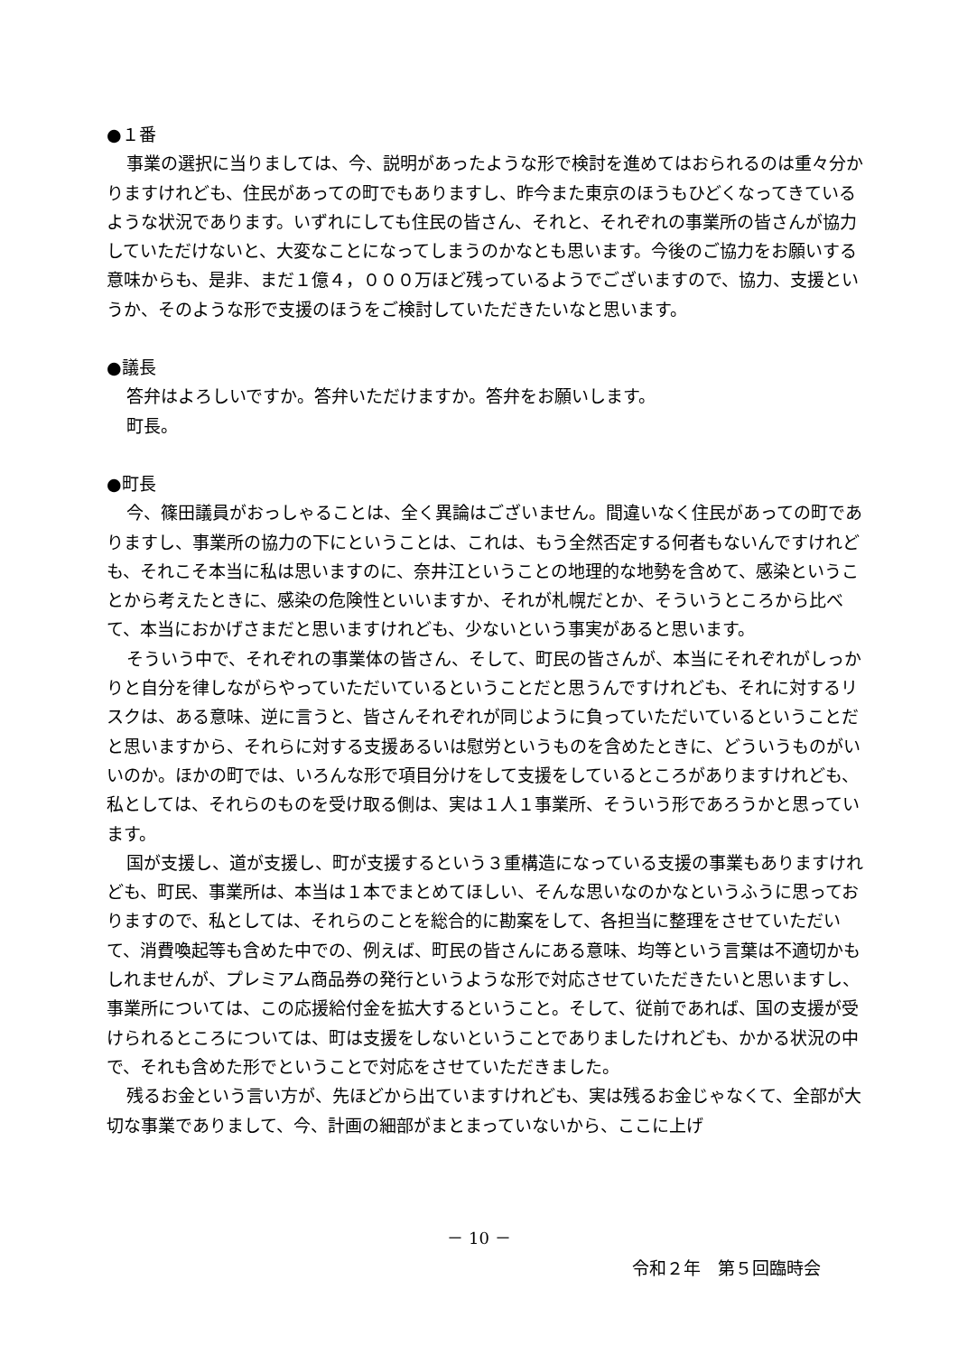●１番
事業の選択に当りましては、今、説明があったような形で検討を進めてはおられるのは重々分かりますけれども、住民があっての町でもありますし、昨今また東京のほうもひどくなってきているような状況であります。いずれにしても住民の皆さん、それと、それぞれの事業所の皆さんが協力していただけないと、大変なことになってしまうのかなとも思います。今後のご協力をお願いする意味からも、是非、まだ１億４，０００万ほど残っているようでございますので、協力、支援というか、そのような形で支援のほうをご検討していただきたいなと思います。
●議長
答弁はよろしいですか。答弁いただけますか。答弁をお願いします。
町長。
●町長
今、篠田議員がおっしゃることは、全く異論はございません。間違いなく住民があっての町でありますし、事業所の協力の下にということは、これは、もう全然否定する何者もないんですけれども、それこそ本当に私は思いますのに、奈井江ということの地理的な地勢を含めて、感染ということから考えたときに、感染の危険性といいますか、それが札幌だとか、そういうところから比べて、本当におかげさまだと思いますけれども、少ないという事実があると思います。
そういう中で、それぞれの事業体の皆さん、そして、町民の皆さんが、本当にそれぞれがしっかりと自分を律しながらやっていただいているということだと思うんですけれども、それに対するリスクは、ある意味、逆に言うと、皆さんそれぞれが同じように負っていただいているということだと思いますから、それらに対する支援あるいは慰労というものを含めたときに、どういうものがいいのか。ほかの町では、いろんな形で項目分けをして支援をしているところがありますけれども、私としては、それらのものを受け取る側は、実は１人１事業所、そういう形であろうかと思っています。
国が支援し、道が支援し、町が支援するという３重構造になっている支援の事業もありますけれども、町民、事業所は、本当は１本でまとめてほしい、そんな思いなのかなというふうに思っておりますので、私としては、それらのことを総合的に勘案をして、各担当に整理をさせていただいて、消費喚起等も含めた中での、例えば、町民の皆さんにある意味、均等という言葉は不適切かもしれませんが、プレミアム商品券の発行というような形で対応させていただきたいと思いますし、事業所については、この応援給付金を拡大するということ。そして、従前であれば、国の支援が受けられるところについては、町は支援をしないということでありましたけれども、かかる状況の中で、それも含めた形でということで対応をさせていただきました。
残るお金という言い方が、先ほどから出ていますけれども、実は残るお金じゃなくて、全部が大切な事業でありまして、今、計画の細部がまとまっていないから、ここに上げ
－ 10 －
令和２年　第５回臨時会